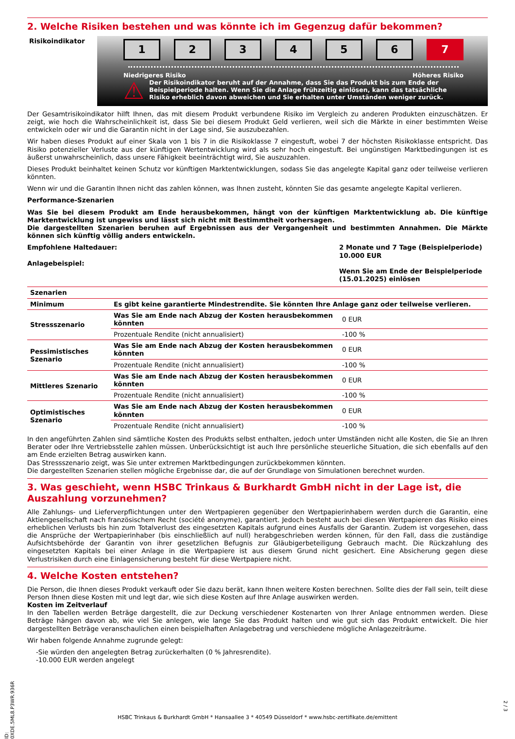2. Welche Risiken bestehen und was könnte ich im Gegenzug dafür bekommen?
Risikoindikator
1 2 3 4 5 6 7
Niedrigeres Risiko Höheres Risiko
⚠
Der Risikoindikator beruht auf der Annahme, dass Sie das Produkt bis zum Ende der Beispielperiode halten. Wenn Sie die Anlage frühzeitig einlösen, kann das tatsächliche Risiko erheblich davon abweichen und Sie erhalten unter Umständen weniger zurück.
Der Gesamtrisikoindikator hilft Ihnen, das mit diesem Produkt verbundene Risiko im Vergleich zu anderen Produkten einzuschätzen. Er zeigt, wie hoch die Wahrscheinlichkeit ist, dass Sie bei diesem Produkt Geld verlieren, weil sich die Märkte in einer bestimmten Weise entwickeln oder wir und die Garantin nicht in der Lage sind, Sie auszubezahlen.
Wir haben dieses Produkt auf einer Skala von 1 bis 7 in die Risikoklasse 7 eingestuft, wobei 7 der höchsten Risikoklasse entspricht. Das Risiko potenzieller Verluste aus der künftigen Wertentwicklung wird als sehr hoch eingestuft. Bei ungünstigen Marktbedingungen ist es äußerst unwahrscheinlich, dass unsere Fähigkeit beeinträchtigt wird, Sie auszuzahlen.
Dieses Produkt beinhaltet keinen Schutz vor künftigen Marktentwicklungen, sodass Sie das angelegte Kapital ganz oder teilweise verlieren könnten.
Wenn wir und die Garantin Ihnen nicht das zahlen können, was Ihnen zusteht, könnten Sie das gesamte angelegte Kapital verlieren.
Performance-Szenarien
Was Sie bei diesem Produkt am Ende herausbekommen, hängt von der künftigen Marktentwicklung ab. Die künftige Marktentwicklung ist ungewiss und lässt sich nicht mit Bestimmtheit vorhersagen.
Die dargestellten Szenarien beruhen auf Ergebnissen aus der Vergangenheit und bestimmten Annahmen. Die Märkte können sich künftig völlig anders entwickeln.
Empfohlene Haltedauer:
Anlagebeispiel:
2 Monate und 7 Tage (Beispielperiode)
10.000 EUR
Wenn Sie am Ende der Beispielperiode (15.01.2025) einlösen
| Szenarien | | |
| --- | --- | --- |
| Minimum | Es gibt keine garantierte Mindestrendite. Sie könnten Ihre Anlage ganz oder teilweise verlieren. | |
| Stressszenario | Was Sie am Ende nach Abzug der Kosten herausbekommen könnten | 0 EUR |
| | Prozentuale Rendite (nicht annualisiert) | -100 % |
| Pessimistisches Szenario | Was Sie am Ende nach Abzug der Kosten herausbekommen könnten | 0 EUR |
| | Prozentuale Rendite (nicht annualisiert) | -100 % |
| Mittleres Szenario | Was Sie am Ende nach Abzug der Kosten herausbekommen könnten | 0 EUR |
| | Prozentuale Rendite (nicht annualisiert) | -100 % |
| Optimistisches Szenario | Was Sie am Ende nach Abzug der Kosten herausbekommen könnten | 0 EUR |
| | Prozentuale Rendite (nicht annualisiert) | -100 % |
In den angeführten Zahlen sind sämtliche Kosten des Produkts selbst enthalten, jedoch unter Umständen nicht alle Kosten, die Sie an Ihren Berater oder Ihre Vertriebsstelle zahlen müssen. Unberücksichtigt ist auch Ihre persönliche steuerliche Situation, die sich ebenfalls auf den am Ende erzielten Betrag auswirken kann.
Das Stressszenario zeigt, was Sie unter extremen Marktbedingungen zurückbekommen könnten.
Die dargestellten Szenarien stellen mögliche Ergebnisse dar, die auf der Grundlage von Simulationen berechnet wurden.
3. Was geschieht, wenn HSBC Trinkaus & Burkhardt GmbH nicht in der Lage ist, die Auszahlung vorzunehmen?
Alle Zahlungs- und Lieferverpflichtungen unter den Wertpapieren gegenüber den Wertpapierinhabern werden durch die Garantin, eine Aktiengesellschaft nach französischem Recht (société anonyme), garantiert. Jedoch besteht auch bei diesen Wertpapieren das Risiko eines erheblichen Verlusts bis hin zum Totalverlust des eingesetzten Kapitals aufgrund eines Ausfalls der Garantin. Zudem ist vorgesehen, dass die Ansprüche der Wertpapierinhaber (bis einschließlich auf null) herabgeschrieben werden können, für den Fall, dass die zuständige Aufsichtsbehörde der Garantin von ihrer gesetzlichen Befugnis zur Gläubigerbeteiligung Gebrauch macht. Die Rückzahlung des eingesetzten Kapitals bei einer Anlage in die Wertpapiere ist aus diesem Grund nicht gesichert. Eine Absicherung gegen diese Verlustrisiken durch eine Einlagensicherung besteht für diese Wertpapiere nicht.
4. Welche Kosten entstehen?
Die Person, die Ihnen dieses Produkt verkauft oder Sie dazu berät, kann Ihnen weitere Kosten berechnen. Sollte dies der Fall sein, teilt diese Person Ihnen diese Kosten mit und legt dar, wie sich diese Kosten auf Ihre Anlage auswirken werden.
Kosten im Zeitverlauf
In den Tabellen werden Beträge dargestellt, die zur Deckung verschiedener Kostenarten von Ihrer Anlage entnommen werden. Diese Beträge hängen davon ab, wie viel Sie anlegen, wie lange Sie das Produkt halten und wie gut sich das Produkt entwickelt. Die hier dargestellten Beträge veranschaulichen einen beispielhaften Anlagebetrag und verschiedene mögliche Anlagezeiträume.
Wir haben folgende Annahme zugrunde gelegt:
-Sie würden den angelegten Betrag zurückerhalten (0 % Jahresrendite).
-10.000 EUR werden angelegt
ID: 0XDE.5ML8.P3WR.936R
HSBC Trinkaus & Burkhardt GmbH * Hansaallee 3 * 40549 Düsseldorf * www.hsbc-zertifikate.de/emittent
2 / 3